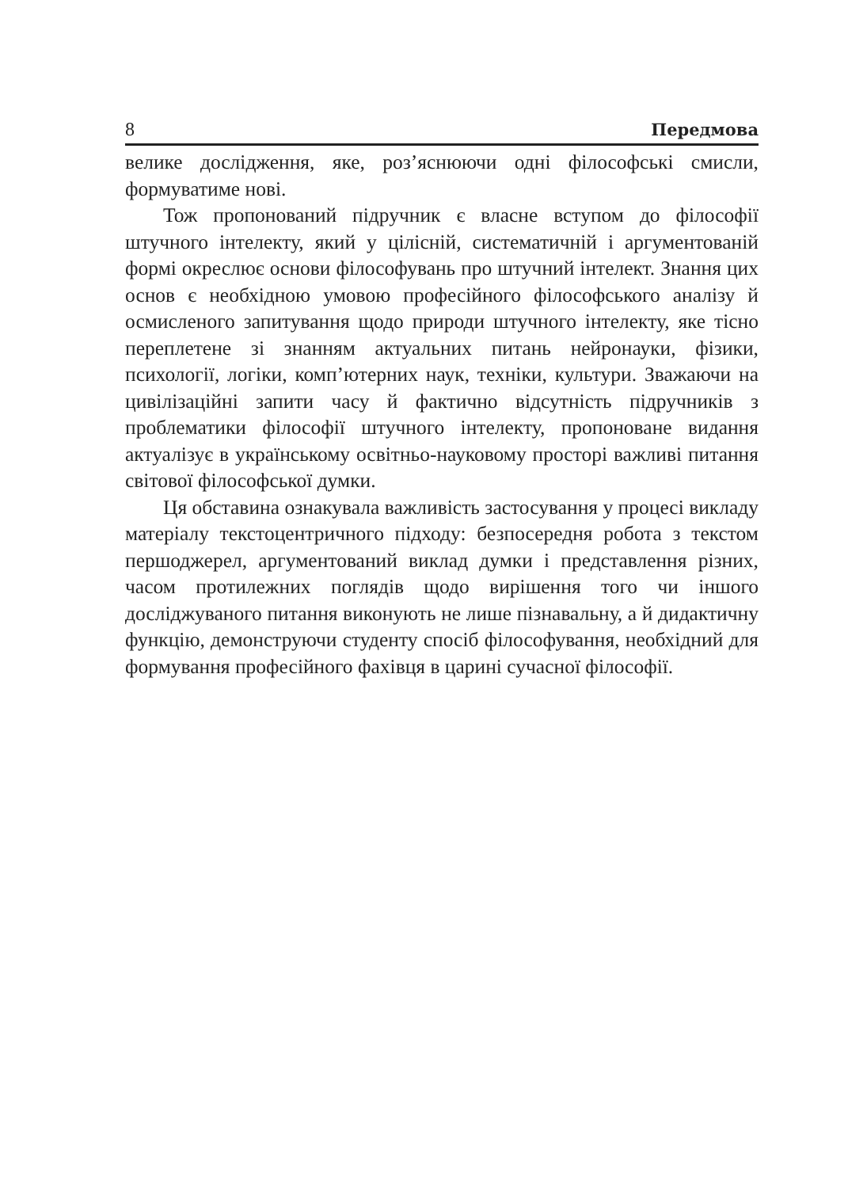8 Передмова
велике дослідження, яке, роз’яснюючи одні філософські смисли, формуватиме нові.
Тож пропонований підручник є власне вступом до філософії штучного інтелекту, який у цілісній, систематичній і аргументованій формі окреслює основи філософувань про штучний інтелект. Знання цих основ є необхідною умовою професійного філософського аналізу й осмисленого запитування щодо природи штучного інтелекту, яке тісно переплетене зі знанням актуальних питань нейронауки, фізики, психології, логіки, комп’ютерних наук, техніки, культури. Зважаючи на цивілізаційні запити часу й фактично відсутність підручників з проблематики філософії штучного інтелекту, пропоноване видання актуалізує в українському освітньо-науковому просторі важливі питання світової філософської думки.
Ця обставина ознакувала важливість застосування у процесі викладу матеріалу текстоцентричного підходу: безпосередня робота з текстом першоджерел, аргументований виклад думки і представлення різних, часом протилежних поглядів щодо вирішення того чи іншого досліджуваного питання виконують не лише пізнавальну, а й дидактичну функцію, демонструючи студенту спосіб філософування, необхідний для формування професійного фахівця в царині сучасної філософії.